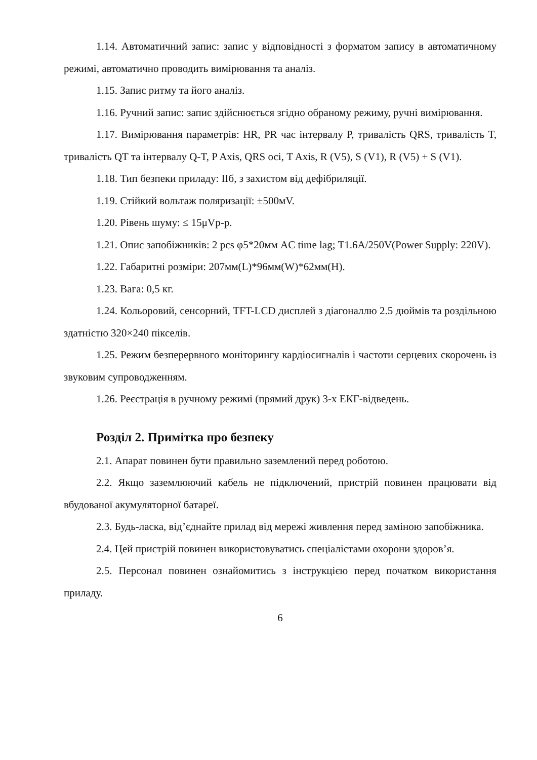1.14. Автоматичний запис: запис у відповідності з форматом запису в автоматичному режимі, автоматично проводить вимірювання та аналіз.
1.15. Запис ритму та його аналіз.
1.16. Ручний запис: запис здійснюється згідно обраному режиму, ручні вимірювання.
1.17. Вимірювання параметрів: HR, PR час інтервалу P, тривалість QRS, тривалість T, тривалість QT та інтервалу Q-T, P Axis, QRS осі, T Axis, R (V5), S (V1), R (V5) + S (V1).
1.18. Тип безпеки приладу: IIб, з захистом від дефібриляції.
1.19. Стійкий вольтаж поляризації: ±500мV.
1.20. Рівень шуму: ≤ 15μVp-p.
1.21. Опис запобіжників: 2 pcs φ5*20мм AC time lag; T1.6A/250V(Power Supply: 220V).
1.22. Габаритні розміри: 207мм(L)*96мм(W)*62мм(H).
1.23. Вага: 0,5 кг.
1.24. Кольоровий, сенсорний, TFT-LCD дисплей з діагоналлю 2.5 дюймів та роздільною здатністю 320×240 пікселів.
1.25. Режим безперервного моніторингу кардіосигналів і частоти серцевих скорочень із звуковим супроводженням.
1.26. Реєстрація в ручному режимі (прямий друк) 3-х ЕКГ-відведень.
Розділ 2. Примітка про безпеку
2.1. Апарат повинен бути правильно заземлений перед роботою.
2.2. Якщо заземлюючий кабель не підключений, пристрій повинен працювати від вбудованої акумуляторної батареї.
2.3. Будь-ласка, від’єднайте прилад від мережі живлення перед заміною запобіжника.
2.4. Цей пристрій повинен використовуватись спеціалістами охорони здоров’я.
2.5. Персонал повинен ознайомитись з інструкцією перед початком використання приладу.
6